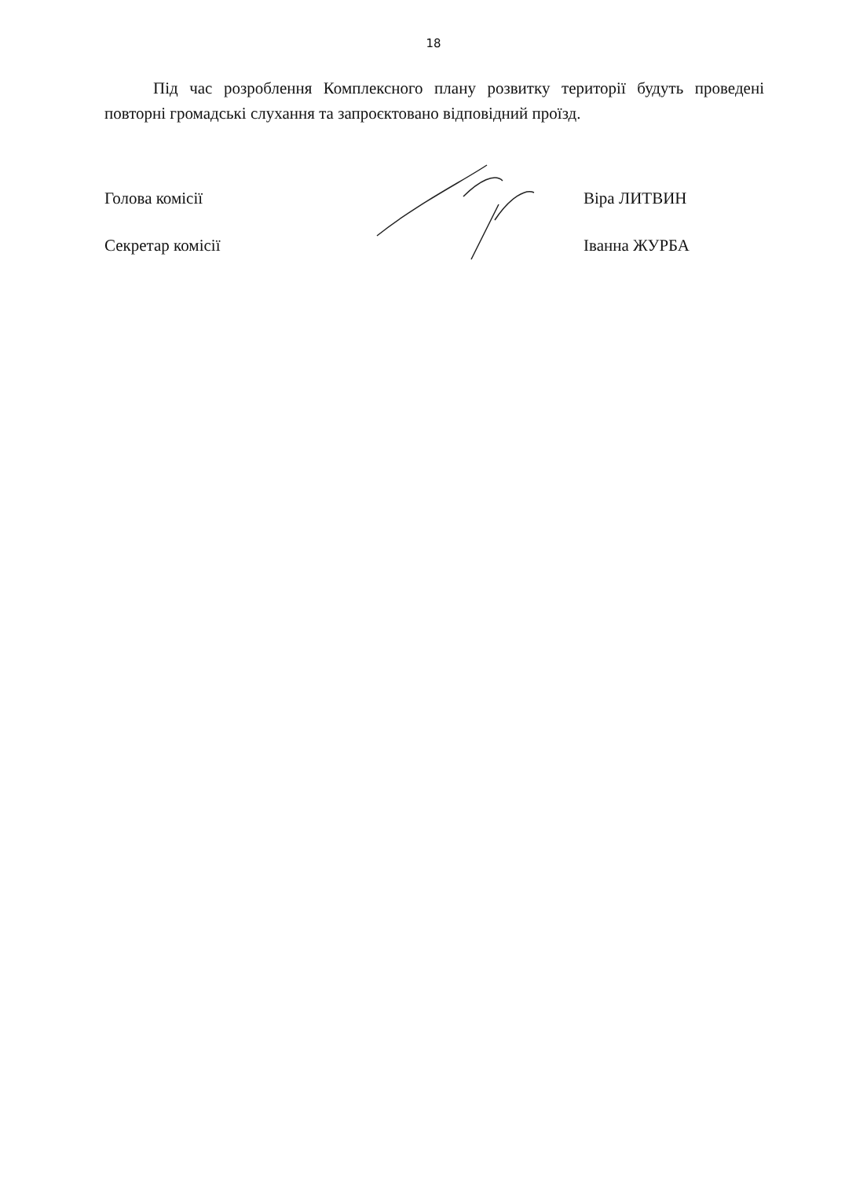18
Під час розроблення Комплексного плану розвитку території будуть проведені повторні громадські слухання та запроєктовано відповідний проїзд.
Голова комісії Віра ЛИТВИН
Секретар комісії Іванна ЖУРБА